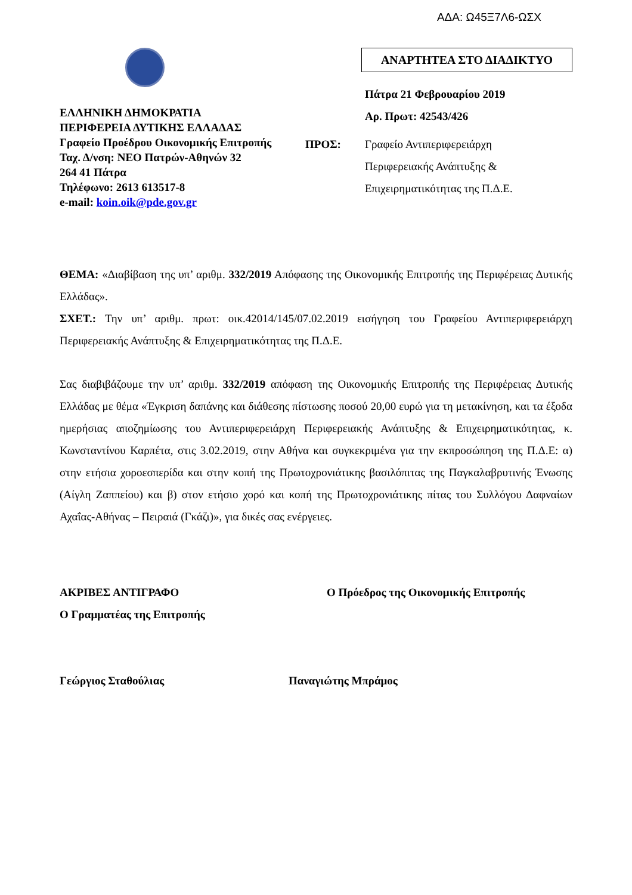ΑΔΑ: Ω45Ξ7Λ6-ΩΣΧ
ΕΛΛΗΝΙΚΗ ΔΗΜΟΚΡΑΤΙΑ
ΠΕΡΙΦΕΡΕΙΑ ΔΥΤΙΚΗΣ ΕΛΛΑΔΑΣ
Γραφείο Προέδρου Οικονομικής Επιτροπής
Ταχ. Δ/νση: ΝΕΟ Πατρών-Αθηνών 32
264 41 Πάτρα
Τηλέφωνο: 2613 613517-8
e-mail: koin.oik@pde.gov.gr
ΑΝΑΡΤΗΤΕΑ ΣΤΟ ΔΙΑΔΙΚΤΥΟ
Πάτρα 21 Φεβρουαρίου 2019
Αρ. Πρωτ: 42543/426
ΠΡΟΣ: Γραφείο Αντιπεριφερειάρχη
Περιφερειακής Ανάπτυξης &
Επιχειρηματικότητας της Π.Δ.Ε.
ΘΕΜΑ: «Διαβίβαση της υπ’ αριθμ. 332/2019 Απόφασης της Οικονομικής Επιτροπής της Περιφέρειας Δυτικής Ελλάδας».
ΣΧΕΤ.: Την υπ’ αριθμ. πρωτ: οικ.42014/145/07.02.2019 εισήγηση του Γραφείου Αντιπεριφερειάρχη Περιφερειακής Ανάπτυξης & Επιχειρηματικότητας της Π.Δ.Ε.
Σας διαβιβάζουμε την υπ’ αριθμ. 332/2019 απόφαση της Οικονομικής Επιτροπής της Περιφέρειας Δυτικής Ελλάδας με θέμα «Έγκριση δαπάνης και διάθεσης πίστωσης ποσού 20,00 ευρώ για τη μετακίνηση, και τα έξοδα ημερήσιας αποζημίωσης του Αντιπεριφερειάρχη Περιφερειακής Ανάπτυξης & Επιχειρηματικότητας, κ. Κωνσταντίνου Καρπέτα, στις 3.02.2019, στην Αθήνα και συγκεκριμένα για την εκπροσώπηση της Π.Δ.Ε: α) στην ετήσια χοροεσπερίδα και στην κοπή της Πρωτοχρονιάτικης βασιλόπιτας της Παγκαλαβρυτινής Ένωσης (Αίγλη Ζαππείου) και β) στον ετήσιο χορό και κοπή της Πρωτοχρονιάτικης πίτας του Συλλόγου Δαφναίων Αχαΐας-Αθήνας – Πειραιά (Γκάζι)», για δικές σας ενέργειες.
ΑΚΡΙΒΕΣ ΑΝΤΙΓΡΑΦΟ
Ο Γραμματέας της Επιτροπής
Γεώργιος Σταθούλιας
Ο Πρόεδρος της Οικονομικής Επιτροπής
Παναγιώτης Μπράμος